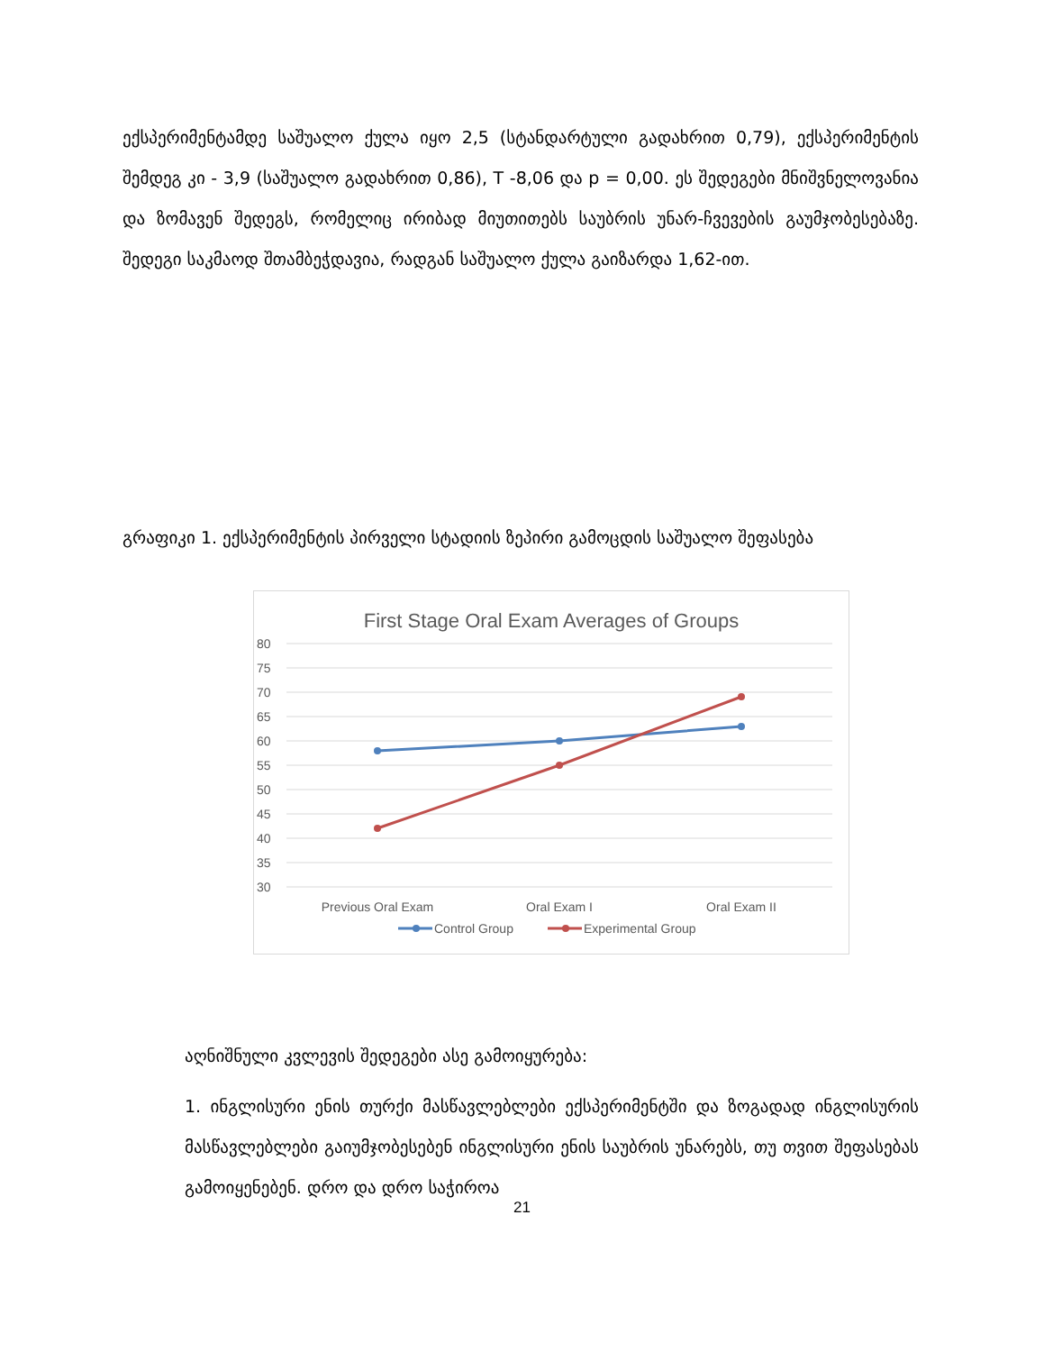ექსპერიმენტამდე საშუალო ქულა იყო 2,5 (სტანდარტული გადახრით 0,79), ექსპერიმენტის შემდეგ კი - 3,9 (საშუალო გადახრით 0,86), T -8,06 და p = 0,00. ეს შედეგები მნიშვნელოვანია და ზომავენ შედეგს, რომელიც ირიბად მიუთითებს საუბრის უნარ-ჩვევების გაუმჯობესებაზე. შედეგი საკმაოდ შთამბეჭდავია, რადგან საშუალო ქულა გაიზარდა 1,62-ით.
გრაფიკი 1. ექსპერიმენტის პირველი სტადიის ზეპირი გამოცდის საშუალო შეფასება
First Stage Oral Exam Averages of Groups
80
75
70
65
60
55
50
45
40
35
30
Previous Oral Exam
Oral Exam I
Oral Exam II
Control Group
Experimental Group
აღნიშნული კვლევის შედეგები ასე გამოიყურება:
1. ინგლისური ენის თურქი მასწავლებლები ექსპერიმენტში და ზოგადად ინგლისურის მასწავლებლები გაიუმჯობესებენ ინგლისური ენის საუბრის უნარებს, თუ თვით შეფასებას გამოიყენებენ. დრო და დრო საჭიროა
21